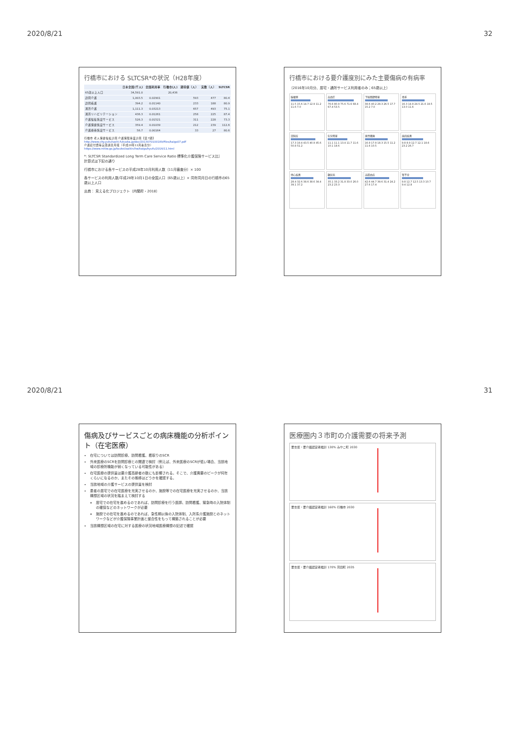2020/8/21 32
行橋市における SLTCSR*の状況（H28年度）
| | 日本全国(千人) | 全国利用率 | 行橋市(人) | 期待値（人） | 実数（人） | SLTCSR |
| --- | --- | --- | --- | --- | --- | --- |
| 65歳以上人口 | 34,591.0 | | 20,436 | | | |
| 訪問介護 | 1,003.5 | 0.02901 | | 593 | 477 | 80.4 |
| 訪問看護 | 394.2 | 0.01140 | | 233 | 188 | 80.9 |
| 通所介護 | 1,111.3 | 0.03213 | | 657 | 493 | 75.1 |
| 通所リハビリテーション | 436.3 | 0.01261 | | 258 | 225 | 87.4 |
| 介護福祉施設サービス | 526.3 | 0.01521 | | 311 | 228 | 73.3 |
| 介護保健施設サービス | 359.4 | 0.01039 | | 212 | 239 | 112.6 |
| 介護療養施設サービス | 56.7 | 0.00164 | | 33 | 27 | 80.6 |
行橋市 老人保健福祉計画 介護保険事業計画【第7期】
http://www.city.yukuhashi.fukuoka.jp/doc/2013070100189/files/kaigo07.pdf
介護給付費等実態調査月報（平成28年11月審査分）
https://www.mhlw.go.jp/toukei/saikin/hw/kaigo/kyufu/2016/11.html
*: SLTCSR Standardized Long Term Care Service Ratio 標準化介護保険サービス比］
計算式は下記の通り
行橋市における各サービスの平成28年10月利用人数（11月審査分）× 100
各サービスの利用人数/平成28年10月1日の全国人口（65歳以上）× 同年同月日の行橋市の65歳以上人口
出典： 見える化プロジェクト（内閣府・2018）
行橋市における要介護度別にみた主要傷病の有病率
（2016年10月分、居宅・通所サービス利用者のみ；65歳以上）
脳梗塞
11.5 15.6 14.7 12.9 11.2 11.6 7.0
高血圧
76.6 80.9 75.6 71.6 68.4 67.4 53.5
下肢関節障害
38.6 40.2 29.3 26.5 17.7 15.2 7.0
骨折
16.3 14.9 24.5 21.6 19.5 13.0 11.6
認知症
17.3 19.4 43.5 40.9 45.6 50.8 51.2
気分障害
11.1 11.1 13.4 11.7 11.6 10.1 18.6
悪性腫瘍
16.9 17.9 18.3 15.5 11.2 11.6 10.5
歯周疾患
9.8 8.9 12.7 12.1 18.6 23.2 26.7
他心疾患
28.4 32.6 38.6 38.6 34.4 39.1 37.2
糖尿病
35.1 33.2 31.8 33.0 26.0 23.2 23.3
高脂血症
42.6 44.7 39.6 31.4 24.2 27.6 17.4
腎不全
9.8 12.7 12.5 13.3 10.7 9.4 12.8
2020/8/21 31
傷病及びサービスごとの病床機能の分析ポイント（在宅医療）
在宅については訪問診療、訪問看護、看取りのSCR
外来医療のSCRを訪問診療との関連で検討（例えば、外来医療のSCRが低い場合、当該地域の診療所機能が弱くなっている可能性がある）
在宅医療の提供量は要介護高齢者の数にも影響される。そこで、介護需要のピークが何年くらいになるのか、またその推移はどうかを確認する。
当該地域の介護サービスの提供量を検討
患者の居宅での在宅医療を充実させるのか、施設等での在宅医療を充実させるのか、当該構想区域の状況を踏まえて検討する
居宅での在宅を進めるのであれば、訪問診療を行う医師、訪問看護、緊急時の入院体制の確保などのネットワークが必要
施設での在宅を進めるのであれば、急性期以後の入院体制、入所系介護施設とのネットワークなどが介護保険事業計画と整合性をもって構築されることが必要
当該構想区域の在宅に対する医療の状況地域医療構想の記述で確認
医療圏内３市町の介護需要の将来予測
要支援・要介護認定者推計 130% みやこ町 2030
要支援・要介護認定者推計 160% 行橋市 2030
要支援・要介護認定者推計 170% 苅田町 2035